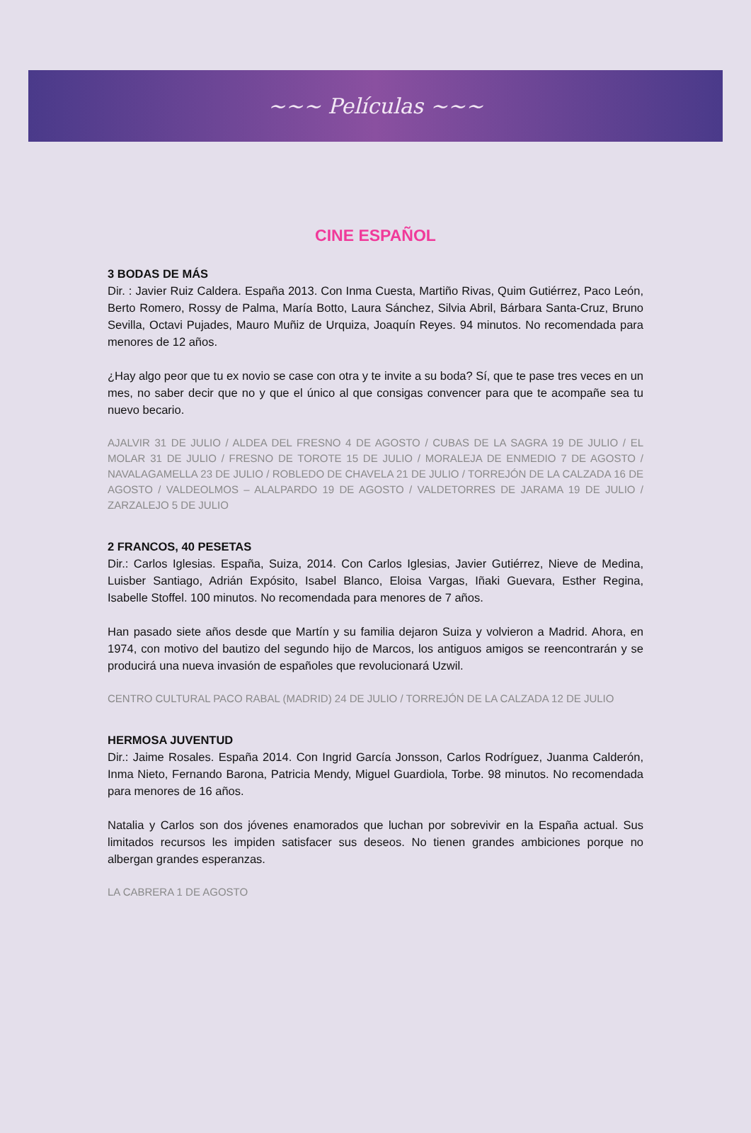~~~ Películas ~~~
CINE ESPAÑOL
3 BODAS DE MÁS
Dir. : Javier Ruiz Caldera. España 2013. Con Inma Cuesta, Martiño Rivas, Quim Gutiérrez, Paco León, Berto Romero, Rossy de Palma, María Botto, Laura Sánchez, Silvia Abril, Bárbara Santa-Cruz, Bruno Sevilla, Octavi Pujades, Mauro Muñiz de Urquiza, Joaquín Reyes. 94 minutos. No recomendada para menores de 12 años.
¿Hay algo peor que tu ex novio se case con otra y te invite a su boda? Sí, que te pase tres veces en un mes, no saber decir que no y que el único al que consigas convencer para que te acompañe sea tu nuevo becario.
AJALVIR 31 DE JULIO / ALDEA DEL FRESNO 4 DE AGOSTO / CUBAS DE LA SAGRA 19 DE JULIO / EL MOLAR 31 DE JULIO / FRESNO DE TOROTE 15 DE JULIO / MORALEJA DE ENMEDIO 7 DE AGOSTO / NAVALAGAMELLA 23 DE JULIO / ROBLEDO DE CHAVELA 21 DE JULIO / TORREJÓN DE LA CALZADA 16 DE AGOSTO / VALDEOLMOS – ALALPARDO 19 DE AGOSTO / VALDETORRES DE JARAMA 19 DE JULIO / ZARZALEJO 5 DE JULIO
2 FRANCOS, 40 PESETAS
Dir.: Carlos Iglesias. España, Suiza, 2014. Con Carlos Iglesias, Javier Gutiérrez, Nieve de Medina, Luisber Santiago, Adrián Expósito, Isabel Blanco, Eloisa Vargas, Iñaki Guevara, Esther Regina, Isabelle Stoffel. 100 minutos. No recomendada para menores de 7 años.
Han pasado siete años desde que Martín y su familia dejaron Suiza y volvieron a Madrid. Ahora, en 1974, con motivo del bautizo del segundo hijo de Marcos, los antiguos amigos se reencontrarán y se producirá una nueva invasión de españoles que revolucionará Uzwil.
CENTRO CULTURAL PACO RABAL (MADRID) 24 DE JULIO / TORREJÓN DE LA CALZADA 12 DE JULIO
HERMOSA JUVENTUD
Dir.: Jaime Rosales. España 2014. Con Ingrid García Jonsson, Carlos Rodríguez, Juanma Calderón, Inma Nieto, Fernando Barona, Patricia Mendy, Miguel Guardiola, Torbe. 98 minutos. No recomendada para menores de 16 años.
Natalia y Carlos son dos jóvenes enamorados que luchan por sobrevivir en la España actual. Sus limitados recursos les impiden satisfacer sus deseos. No tienen grandes ambiciones porque no albergan grandes esperanzas.
LA CABRERA 1 DE AGOSTO